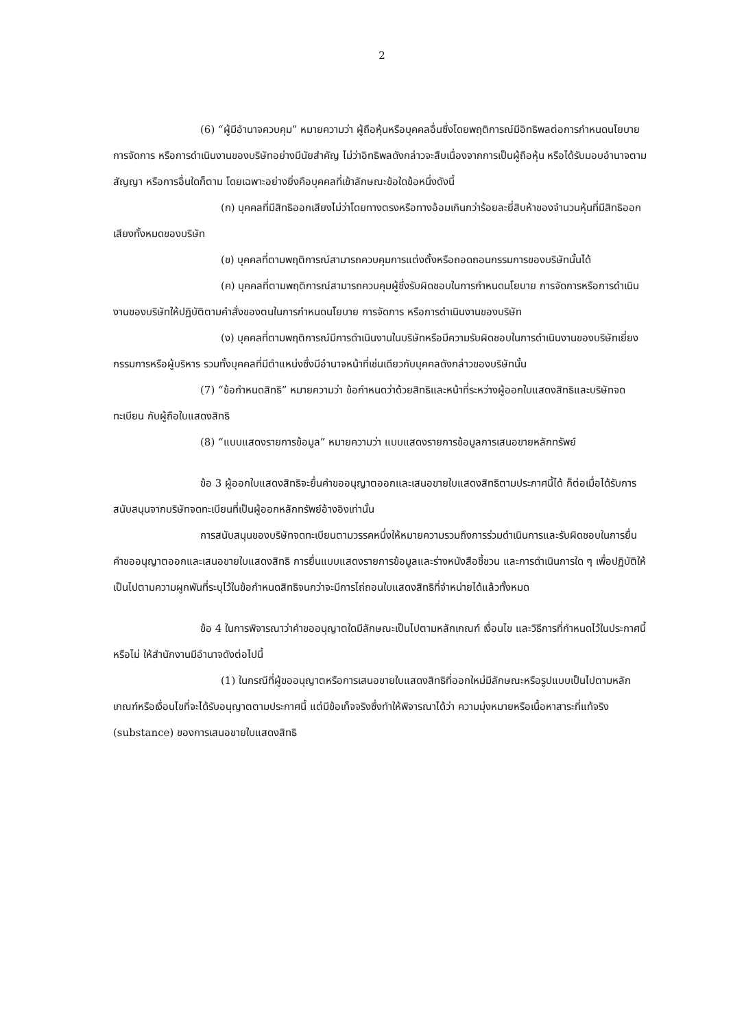2
(6) “ผู้มีอำนาจควบคุม” หมายความว่า ผู้ถือหุ้นหรือบุคคลอื่นซึ่งโดยพฤติการณ์มีอิทธิพลต่อการกำหนดนโยบาย การจัดการ หรือการดำเนินงานของบริษัทอย่างมีนัยสำคัญ ไม่ว่าอิทธิพลดังกล่าวจะสืบเนื่องจากการเป็นผู้ถือหุ้น หรือได้รับมอบอำนาจตามสัญญา หรือการอื่นใดก็ตาม โดยเฉพาะอย่างยิ่งคือบุคคลที่เข้าลักษณะข้อใดข้อหนึ่งดังนี้
(ก) บุคคลที่มีสิทธิออกเสียงไม่ว่าโดยทางตรงหรือทางอ้อมเกินกว่าร้อยละยี่สิบห้าของจำนวนหุ้นที่มีสิทธิออกเสียงทั้งหมดของบริษัท
(ข) บุคคลที่ตามพฤติการณ์สามารถควบคุมการแต่งตั้งหรือถอดถอนกรรมการของบริษัทนั้นได้
(ค) บุคคลที่ตามพฤติการณ์สามารถควบคุมผู้ซึ่งรับผิดชอบในการกำหนดนโยบาย การจัดการหรือการดำเนินงานของบริษัทให้ปฏิบัติตามคำสั่งของตนในการกำหนดนโยบาย การจัดการ หรือการดำเนินงานของบริษัท
(ง) บุคคลที่ตามพฤติการณ์มีการดำเนินงานในบริษัทหรือมีความรับผิดชอบในการดำเนินงานของบริษัทเยี่ยงกรรมการหรือผู้บริหาร รวมทั้งบุคคลที่มีตำแหน่งซึ่งมีอำนาจหน้าที่เช่นเดียวกับบุคคลดังกล่าวของบริษัทนั้น
(7) “ข้อกำหนดสิทธิ” หมายความว่า ข้อกำหนดว่าด้วยสิทธิและหน้าที่ระหว่างผู้ออกใบแสดงสิทธิและบริษัทจดทะเบียน กับผู้ถือใบแสดงสิทธิ
(8) “แบบแสดงรายการข้อมูล” หมายความว่า แบบแสดงรายการข้อมูลการเสนอขายหลักทรัพย์
ข้อ 3 ผู้ออกใบแสดงสิทธิจะยื่นคำขออนุญาตออกและเสนอขายใบแสดงสิทธิตามประกาศนี้ได้ ก็ต่อเมื่อได้รับการสนับสนุนจากบริษัทจดทะเบียนที่เป็นผู้ออกหลักทรัพย์อ้างอิงเท่านั้น
การสนับสนุนของบริษัทจดทะเบียนตามวรรคหนึ่งให้หมายความรวมถึงการร่วมดำเนินการและรับผิดชอบในการยื่นคำขออนุญาตออกและเสนอขายใบแสดงสิทธิ การยื่นแบบแสดงรายการข้อมูลและร่างหนังสือชี้ชวน และการดำเนินการใด ๆ เพื่อปฏิบัติให้เป็นไปตามความผูกพันที่ระบุไว้ในข้อกำหนดสิทธิจนกว่าจะมีการไถ่ถอนใบแสดงสิทธิที่จำหน่ายได้แล้วทั้งหมด
ข้อ 4 ในการพิจารณาว่าคำขออนุญาตใดมีลักษณะเป็นไปตามหลักเกณฑ์ เงื่อนไข และวิธีการที่กำหนดไว้ในประกาศนี้หรือไม่ ให้สำนักงานมีอำนาจดังต่อไปนี้
(1) ในกรณีที่ผู้ขออนุญาตหรือการเสนอขายใบแสดงสิทธิที่ออกใหม่มีลักษณะหรือรูปแบบเป็นไปตามหลักเกณฑ์หรือเงื่อนไขที่จะได้รับอนุญาตตามประกาศนี้ แต่มีข้อเท็จจริงซึ่งทำให้พิจารณาได้ว่า ความมุ่งหมายหรือเนื้อหาสาระที่แท้จริง (substance) ของการเสนอขายใบแสดงสิทธิ